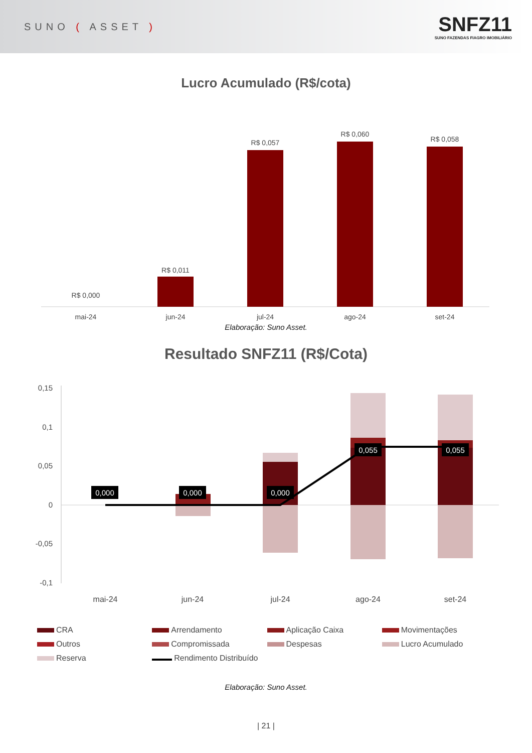SUNO ( ASSET )
SNFZ11
SUNO FAZENDAS FIAGRO IMOBILIÁRIO
Lucro Acumulado (R$/cota)
R$ 0,000
R$ 0,011
R$ 0,057
R$ 0,060
R$ 0,058
mai-24
jun-24
jul-24
ago-24
set-24
Elaboração: Suno Asset.
Resultado SNFZ11 (R$/Cota)
0,15
0,1
0,05
0
-0,05
-0,1
0,000
0,000
0,000
0,055
0,055
mai-24
jun-24
jul-24
ago-24
set-24
CRA Arrendamento Aplicação Caixa Movimentações Outros Compromissada Despesas Lucro Acumulado Reserva Rendimento Distribuído
Elaboração: Suno Asset.
| 21 |